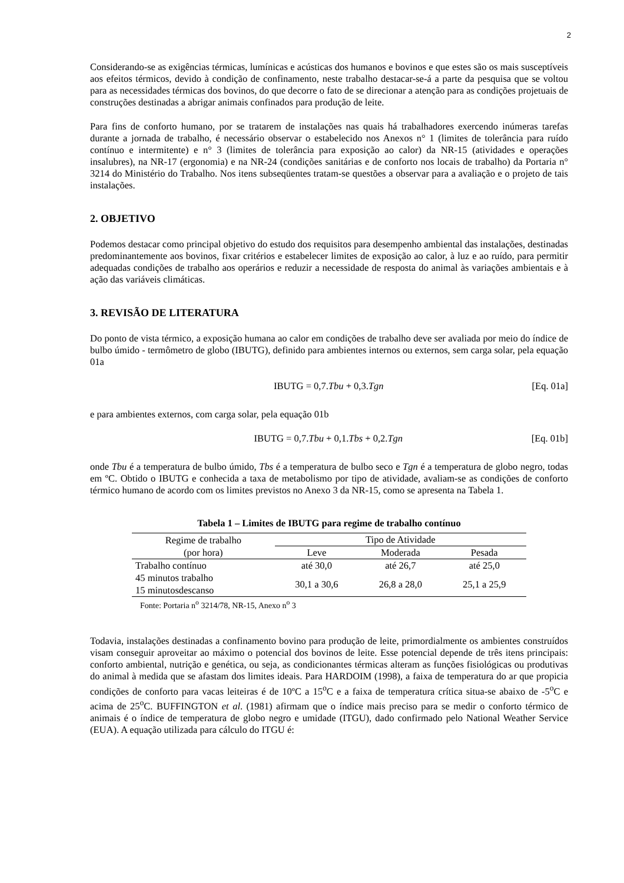2
Considerando-se as exigências térmicas, lumínicas e acústicas dos humanos e bovinos e que estes são os mais susceptíveis aos efeitos térmicos, devido à condição de confinamento, neste trabalho destacar-se-á a parte da pesquisa que se voltou para as necessidades térmicas dos bovinos, do que decorre o fato de se direcionar a atenção para as condições projetuais de construções destinadas a abrigar animais confinados para produção de leite.
Para fins de conforto humano, por se tratarem de instalações nas quais há trabalhadores exercendo inúmeras tarefas durante a jornada de trabalho, é necessário observar o estabelecido nos Anexos n° 1 (limites de tolerância para ruído contínuo e intermitente) e n° 3 (limites de tolerância para exposição ao calor) da NR-15 (atividades e operações insalubres), na NR-17 (ergonomia) e na NR-24 (condições sanitárias e de conforto nos locais de trabalho) da Portaria n° 3214 do Ministério do Trabalho. Nos itens subseqüentes tratam-se questões a observar para a avaliação e o projeto de tais instalações.
2. OBJETIVO
Podemos destacar como principal objetivo do estudo dos requisitos para desempenho ambiental das instalações, destinadas predominantemente aos bovinos, fixar critérios e estabelecer limites de exposição ao calor, à luz e ao ruído, para permitir adequadas condições de trabalho aos operários e reduzir a necessidade de resposta do animal às variações ambientais e à ação das variáveis climáticas.
3. REVISÃO DE LITERATURA
Do ponto de vista térmico, a exposição humana ao calor em condições de trabalho deve ser avaliada por meio do índice de bulbo úmido - termômetro de globo (IBUTG), definido para ambientes internos ou externos, sem carga solar, pela equação 01a
IBUTG = 0,7.Tbu + 0,3.Tgn [Eq. 01a]
e para ambientes externos, com carga solar, pela equação 01b
IBUTG = 0,7.Tbu + 0,1.Tbs + 0,2.Tgn [Eq. 01b]
onde Tbu é a temperatura de bulbo úmido, Tbs é a temperatura de bulbo seco e Tgn é a temperatura de globo negro, todas em ºC. Obtido o IBUTG e conhecida a taxa de metabolismo por tipo de atividade, avaliam-se as condições de conforto térmico humano de acordo com os limites previstos no Anexo 3 da NR-15, como se apresenta na Tabela 1.
Tabela 1 – Limites de IBUTG para regime de trabalho contínuo
| Regime de trabalho (por hora) | Tipo de Atividade | | |
| --- | --- | --- | --- |
| | Leve | Moderada | Pesada |
| Trabalho contínuo | até 30,0 | até 26,7 | até 25,0 |
| 45 minutos trabalho 15 minutosdescanso | 30,1 a 30,6 | 26,8 a 28,0 | 25,1 a 25,9 |
Fonte: Portaria n<sup>o</sup> 3214/78, NR-15, Anexo n<sup>o</sup> 3
Todavia, instalações destinadas a confinamento bovino para produção de leite, primordialmente os ambientes construídos visam conseguir aproveitar ao máximo o potencial dos bovinos de leite. Esse potencial depende de três itens principais: conforto ambiental, nutrição e genética, ou seja, as condicionantes térmicas alteram as funções fisiológicas ou produtivas do animal à medida que se afastam dos limites ideais. Para HARDOIM (1998), a faixa de temperatura do ar que propicia condições de conforto para vacas leiteiras é de 10ºC a 15<sup>o</sup>C e a faixa de temperatura crítica situa-se abaixo de -5<sup>o</sup>C e acima de 25<sup>o</sup>C. BUFFINGTON et al. (1981) afirmam que o índice mais preciso para se medir o conforto térmico de animais é o índice de temperatura de globo negro e umidade (ITGU), dado confirmado pelo National Weather Service (EUA). A equação utilizada para cálculo do ITGU é: